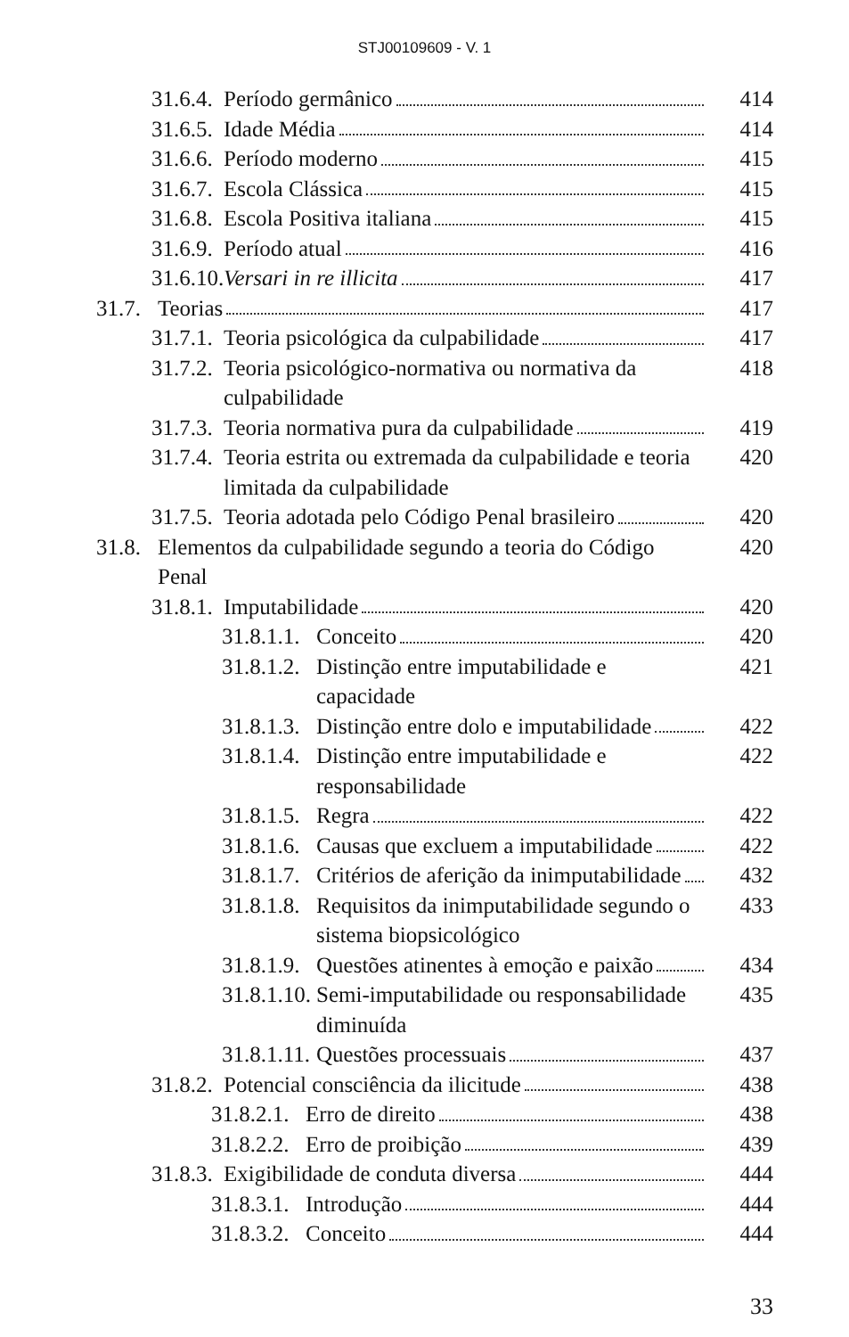STJ00109609 - V. 1
31.6.4. Período germânico 414
31.6.5. Idade Média 414
31.6.6. Período moderno 415
31.6.7. Escola Clássica 415
31.6.8. Escola Positiva italiana 415
31.6.9. Período atual 416
31.6.10. Versari in re illicita 417
31.7. Teorias 417
31.7.1. Teoria psicológica da culpabilidade 417
31.7.2. Teoria psicológico-normativa ou normativa da culpabilidade 418
31.7.3. Teoria normativa pura da culpabilidade 419
31.7.4. Teoria estrita ou extremada da culpabilidade e teoria limitada da culpabilidade 420
31.7.5. Teoria adotada pelo Código Penal brasileiro 420
31.8. Elementos da culpabilidade segundo a teoria do Código Penal 420
31.8.1. Imputabilidade 420
31.8.1.1. Conceito 420
31.8.1.2. Distinção entre imputabilidade e capacidade 421
31.8.1.3. Distinção entre dolo e imputabilidade 422
31.8.1.4. Distinção entre imputabilidade e responsabilidade 422
31.8.1.5. Regra 422
31.8.1.6. Causas que excluem a imputabilidade 422
31.8.1.7. Critérios de aferição da inimputabilidade 432
31.8.1.8. Requisitos da inimputabilidade segundo o sistema biopsicológico 433
31.8.1.9. Questões atinentes à emoção e paixão 434
31.8.1.10. Semi-imputabilidade ou responsabilidade diminuída 435
31.8.1.11. Questões processuais 437
31.8.2. Potencial consciência da ilicitude 438
31.8.2.1. Erro de direito 438
31.8.2.2. Erro de proibição 439
31.8.3. Exigibilidade de conduta diversa 444
31.8.3.1. Introdução 444
31.8.3.2. Conceito 444
33